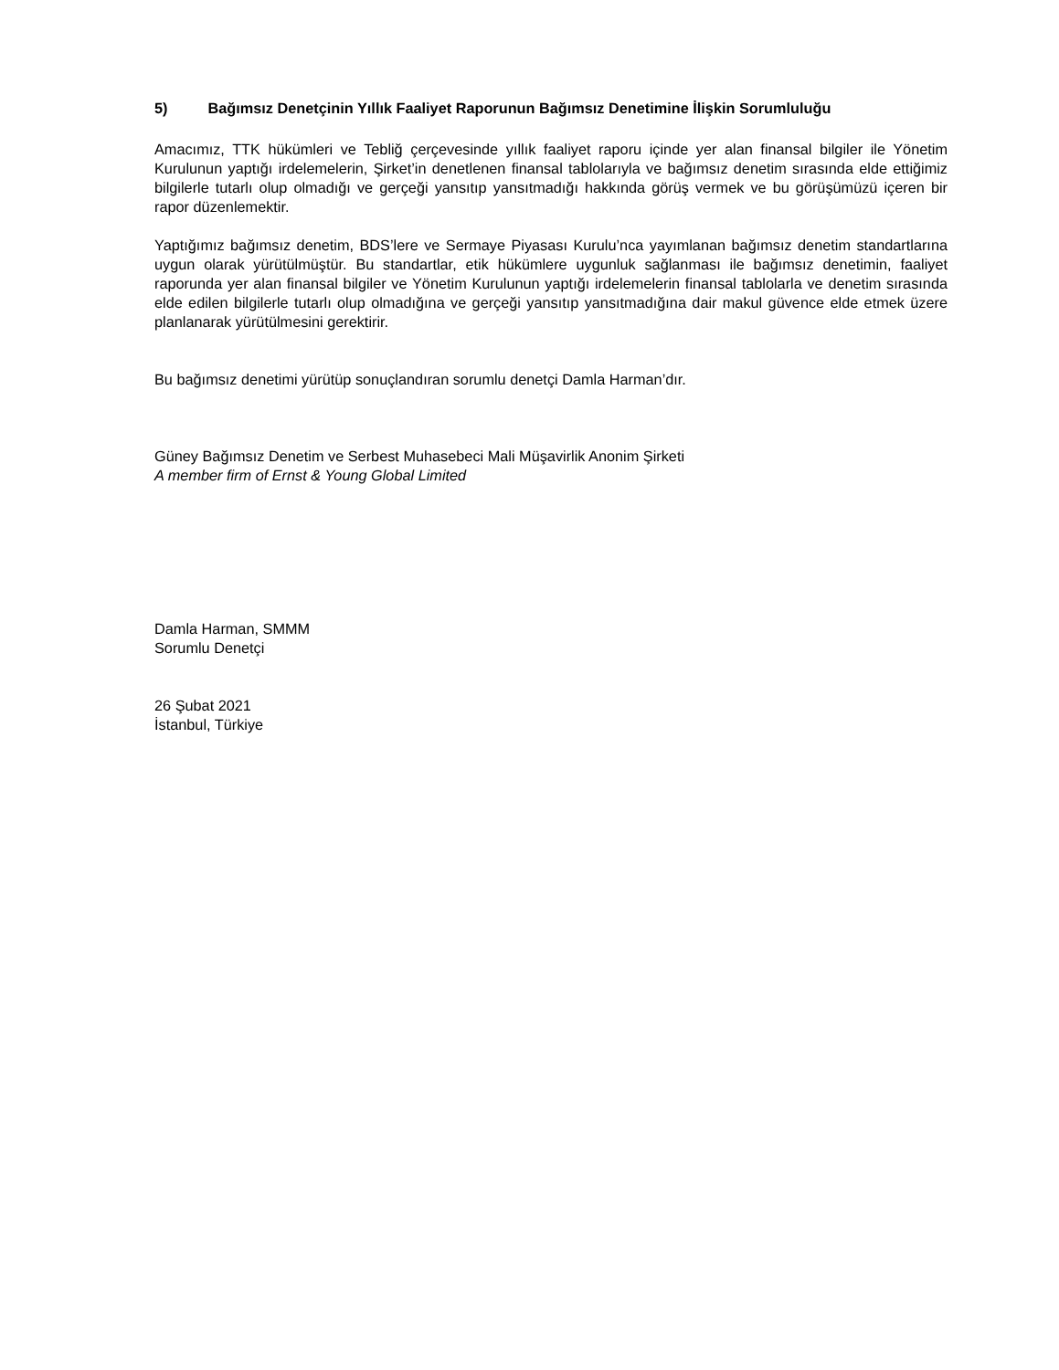5) Bağımsız Denetçinin Yıllık Faaliyet Raporunun Bağımsız Denetimine İlişkin Sorumluluğu
Amacımız, TTK hükümleri ve Tebliğ çerçevesinde yıllık faaliyet raporu içinde yer alan finansal bilgiler ile Yönetim Kurulunun yaptığı irdelemelerin, Şirket’in denetlenen finansal tablolarıyla ve bağımsız denetim sırasında elde ettiğimiz bilgilerle tutarlı olup olmadığı ve gerçeği yansıtıp yansıtmadığı hakkında görüş vermek ve bu görüşümüzü içeren bir rapor düzenlemektir.
Yaptığımız bağımsız denetim, BDS’lere ve Sermaye Piyasası Kurulu’nca yayımlanan bağımsız denetim standartlarına uygun olarak yürütülmüştür. Bu standartlar, etik hükümlere uygunluk sağlanması ile bağımsız denetimin, faaliyet raporunda yer alan finansal bilgiler ve Yönetim Kurulunun yaptığı irdelemelerin finansal tablolarla ve denetim sırasında elde edilen bilgilerle tutarlı olup olmadığına ve gerçeği yansıtıp yansıtmadığına dair makul güvence elde etmek üzere planlanarak yürütülmesini gerektirir.
Bu bağımsız denetimi yürütüp sonuçlandıran sorumlu denetçi Damla Harman’dır.
Güney Bağımsız Denetim ve Serbest Muhasebeci Mali Müşavirlik Anonim Şirketi
A member firm of Ernst & Young Global Limited
Damla Harman, SMMM
Sorumlu Denetçi
26 Şubat 2021
İstanbul, Türkiye